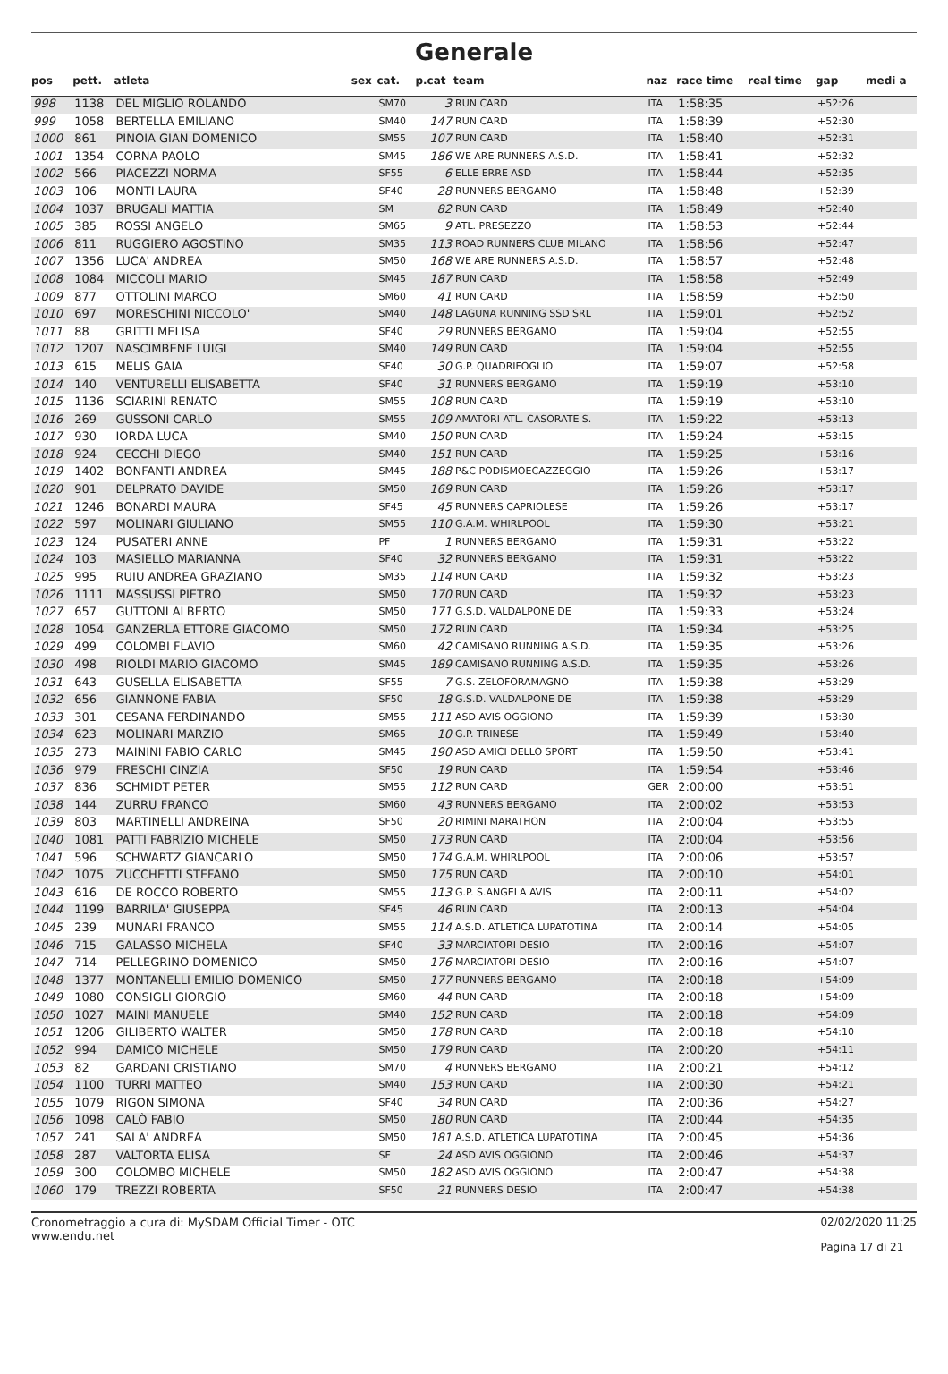Generale
| pos | pett. | atleta | sex | cat. | p.cat | team | naz | race time | real time | gap | medi a |
| --- | --- | --- | --- | --- | --- | --- | --- | --- | --- | --- | --- |
| 998 | 1138 | DEL MIGLIO ROLANDO | | SM70 | 3 | RUN CARD | ITA | 1:58:35 | | +52:26 | |
| 999 | 1058 | BERTELLA EMILIANO | | SM40 | 147 | RUN CARD | ITA | 1:58:39 | | +52:30 | |
| 1000 | 861 | PINOIA GIAN DOMENICO | | SM55 | 107 | RUN CARD | ITA | 1:58:40 | | +52:31 | |
| 1001 | 1354 | CORNA PAOLO | | SM45 | 186 | WE ARE RUNNERS A.S.D. | ITA | 1:58:41 | | +52:32 | |
| 1002 | 566 | PIACEZZI NORMA | | SF55 | 6 | ELLE ERRE ASD | ITA | 1:58:44 | | +52:35 | |
| 1003 | 106 | MONTI LAURA | | SF40 | 28 | RUNNERS BERGAMO | ITA | 1:58:48 | | +52:39 | |
| 1004 | 1037 | BRUGALI MATTIA | | SM | 82 | RUN CARD | ITA | 1:58:49 | | +52:40 | |
| 1005 | 385 | ROSSI ANGELO | | SM65 | 9 | ATL. PRESEZZO | ITA | 1:58:53 | | +52:44 | |
| 1006 | 811 | RUGGIERO AGOSTINO | | SM35 | 113 | ROAD RUNNERS CLUB MILANO | ITA | 1:58:56 | | +52:47 | |
| 1007 | 1356 | LUCA' ANDREA | | SM50 | 168 | WE ARE RUNNERS A.S.D. | ITA | 1:58:57 | | +52:48 | |
| 1008 | 1084 | MICCOLI MARIO | | SM45 | 187 | RUN CARD | ITA | 1:58:58 | | +52:49 | |
| 1009 | 877 | OTTOLINI MARCO | | SM60 | 41 | RUN CARD | ITA | 1:58:59 | | +52:50 | |
| 1010 | 697 | MORESCHINI NICCOLO' | | SM40 | 148 | LAGUNA RUNNING SSD SRL | ITA | 1:59:01 | | +52:52 | |
| 1011 | 88 | GRITTI MELISA | | SF40 | 29 | RUNNERS BERGAMO | ITA | 1:59:04 | | +52:55 | |
| 1012 | 1207 | NASCIMBENE LUIGI | | SM40 | 149 | RUN CARD | ITA | 1:59:04 | | +52:55 | |
| 1013 | 615 | MELIS GAIA | | SF40 | 30 | G.P. QUADRIFOGLIO | ITA | 1:59:07 | | +52:58 | |
| 1014 | 140 | VENTURELLI ELISABETTA | | SF40 | 31 | RUNNERS BERGAMO | ITA | 1:59:19 | | +53:10 | |
| 1015 | 1136 | SCIARINI RENATO | | SM55 | 108 | RUN CARD | ITA | 1:59:19 | | +53:10 | |
| 1016 | 269 | GUSSONI CARLO | | SM55 | 109 | AMATORI ATL. CASORATE S. | ITA | 1:59:22 | | +53:13 | |
| 1017 | 930 | IORDA LUCA | | SM40 | 150 | RUN CARD | ITA | 1:59:24 | | +53:15 | |
| 1018 | 924 | CECCHI DIEGO | | SM40 | 151 | RUN CARD | ITA | 1:59:25 | | +53:16 | |
| 1019 | 1402 | BONFANTI ANDREA | | SM45 | 188 | P&C PODISMOECAZZEGGIO | ITA | 1:59:26 | | +53:17 | |
| 1020 | 901 | DELPRATO DAVIDE | | SM50 | 169 | RUN CARD | ITA | 1:59:26 | | +53:17 | |
| 1021 | 1246 | BONARDI MAURA | | SF45 | 45 | RUNNERS CAPRIOLESE | ITA | 1:59:26 | | +53:17 | |
| 1022 | 597 | MOLINARI GIULIANO | | SM55 | 110 | G.A.M. WHIRLPOOL | ITA | 1:59:30 | | +53:21 | |
| 1023 | 124 | PUSATERI ANNE | | PF | 1 | RUNNERS BERGAMO | ITA | 1:59:31 | | +53:22 | |
| 1024 | 103 | MASIELLO MARIANNA | | SF40 | 32 | RUNNERS BERGAMO | ITA | 1:59:31 | | +53:22 | |
| 1025 | 995 | RUIU ANDREA GRAZIANO | | SM35 | 114 | RUN CARD | ITA | 1:59:32 | | +53:23 | |
| 1026 | 1111 | MASSUSSI PIETRO | | SM50 | 170 | RUN CARD | ITA | 1:59:32 | | +53:23 | |
| 1027 | 657 | GUTTONI ALBERTO | | SM50 | 171 | G.S.D. VALDALPONE DE | ITA | 1:59:33 | | +53:24 | |
| 1028 | 1054 | GANZERLA ETTORE GIACOMO | | SM50 | 172 | RUN CARD | ITA | 1:59:34 | | +53:25 | |
| 1029 | 499 | COLOMBI FLAVIO | | SM60 | 42 | CAMISANO RUNNING A.S.D. | ITA | 1:59:35 | | +53:26 | |
| 1030 | 498 | RIOLDI MARIO GIACOMO | | SM45 | 189 | CAMISANO RUNNING A.S.D. | ITA | 1:59:35 | | +53:26 | |
| 1031 | 643 | GUSELLA ELISABETTA | | SF55 | 7 | G.S. ZELOFORAMAGNO | ITA | 1:59:38 | | +53:29 | |
| 1032 | 656 | GIANNONE FABIA | | SF50 | 18 | G.S.D. VALDALPONE DE | ITA | 1:59:38 | | +53:29 | |
| 1033 | 301 | CESANA FERDINANDO | | SM55 | 111 | ASD AVIS OGGIONO | ITA | 1:59:39 | | +53:30 | |
| 1034 | 623 | MOLINARI MARZIO | | SM65 | 10 | G.P. TRINESE | ITA | 1:59:49 | | +53:40 | |
| 1035 | 273 | MAININI FABIO CARLO | | SM45 | 190 | ASD AMICI DELLO SPORT | ITA | 1:59:50 | | +53:41 | |
| 1036 | 979 | FRESCHI CINZIA | | SF50 | 19 | RUN CARD | ITA | 1:59:54 | | +53:46 | |
| 1037 | 836 | SCHMIDT PETER | | SM55 | 112 | RUN CARD | GER | 2:00:00 | | +53:51 | |
| 1038 | 144 | ZURRU FRANCO | | SM60 | 43 | RUNNERS BERGAMO | ITA | 2:00:02 | | +53:53 | |
| 1039 | 803 | MARTINELLI ANDREINA | | SF50 | 20 | RIMINI MARATHON | ITA | 2:00:04 | | +53:55 | |
| 1040 | 1081 | PATTI FABRIZIO MICHELE | | SM50 | 173 | RUN CARD | ITA | 2:00:04 | | +53:56 | |
| 1041 | 596 | SCHWARTZ GIANCARLO | | SM50 | 174 | G.A.M. WHIRLPOOL | ITA | 2:00:06 | | +53:57 | |
| 1042 | 1075 | ZUCCHETTI STEFANO | | SM50 | 175 | RUN CARD | ITA | 2:00:10 | | +54:01 | |
| 1043 | 616 | DE ROCCO ROBERTO | | SM55 | 113 | G.P. S.ANGELA AVIS | ITA | 2:00:11 | | +54:02 | |
| 1044 | 1199 | BARRILA' GIUSEPPA | | SF45 | 46 | RUN CARD | ITA | 2:00:13 | | +54:04 | |
| 1045 | 239 | MUNARI FRANCO | | SM55 | 114 | A.S.D. ATLETICA LUPATOTINA | ITA | 2:00:14 | | +54:05 | |
| 1046 | 715 | GALASSO MICHELA | | SF40 | 33 | MARCIATORI DESIO | ITA | 2:00:16 | | +54:07 | |
| 1047 | 714 | PELLEGRINO DOMENICO | | SM50 | 176 | MARCIATORI DESIO | ITA | 2:00:16 | | +54:07 | |
| 1048 | 1377 | MONTANELLI EMILIO DOMENICO | | SM50 | 177 | RUNNERS BERGAMO | ITA | 2:00:18 | | +54:09 | |
| 1049 | 1080 | CONSIGLI GIORGIO | | SM60 | 44 | RUN CARD | ITA | 2:00:18 | | +54:09 | |
| 1050 | 1027 | MAINI MANUELE | | SM40 | 152 | RUN CARD | ITA | 2:00:18 | | +54:09 | |
| 1051 | 1206 | GILIBERTO WALTER | | SM50 | 178 | RUN CARD | ITA | 2:00:18 | | +54:10 | |
| 1052 | 994 | DAMICO MICHELE | | SM50 | 179 | RUN CARD | ITA | 2:00:20 | | +54:11 | |
| 1053 | 82 | GARDANI CRISTIANO | | SM70 | 4 | RUNNERS BERGAMO | ITA | 2:00:21 | | +54:12 | |
| 1054 | 1100 | TURRI MATTEO | | SM40 | 153 | RUN CARD | ITA | 2:00:30 | | +54:21 | |
| 1055 | 1079 | RIGON SIMONA | | SF40 | 34 | RUN CARD | ITA | 2:00:36 | | +54:27 | |
| 1056 | 1098 | CALÒ FABIO | | SM50 | 180 | RUN CARD | ITA | 2:00:44 | | +54:35 | |
| 1057 | 241 | SALA' ANDREA | | SM50 | 181 | A.S.D. ATLETICA LUPATOTINA | ITA | 2:00:45 | | +54:36 | |
| 1058 | 287 | VALTORTA ELISA | | SF | 24 | ASD AVIS OGGIONO | ITA | 2:00:46 | | +54:37 | |
| 1059 | 300 | COLOMBO MICHELE | | SM50 | 182 | ASD AVIS OGGIONO | ITA | 2:00:47 | | +54:38 | |
| 1060 | 179 | TREZZI ROBERTA | | SF50 | 21 | RUNNERS DESIO | ITA | 2:00:47 | | +54:38 | |
Cronometraggio a cura di: MySDAM Official Timer - OTC
www.endu.net
02/02/2020 11:25
Pagina 17 di 21